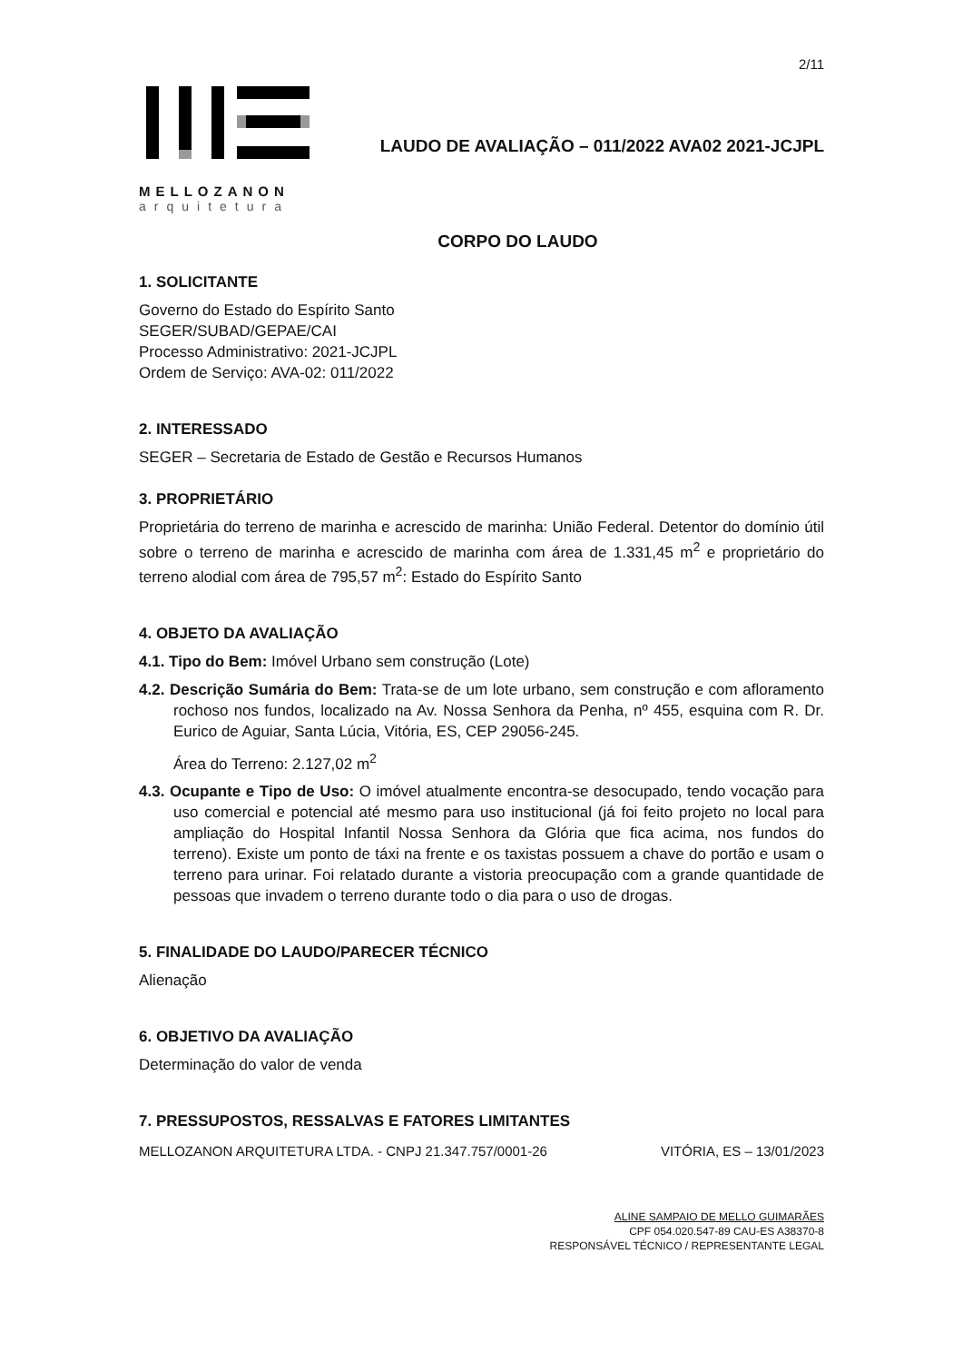2/11
MELLOZANON
arquitetura
LAUDO DE AVALIAÇÃO – 011/2022 AVA02 2021-JCJPL
CORPO DO LAUDO
1. SOLICITANTE
Governo do Estado do Espírito Santo
SEGER/SUBAD/GEPAE/CAI
Processo Administrativo: 2021-JCJPL
Ordem de Serviço: AVA-02: 011/2022
2. INTERESSADO
SEGER – Secretaria de Estado de Gestão e Recursos Humanos
3. PROPRIETÁRIO
Proprietária do terreno de marinha e acrescido de marinha: União Federal. Detentor do domínio útil sobre o terreno de marinha e acrescido de marinha com área de 1.331,45 m<sup>2</sup> e proprietário do terreno alodial com área de 795,57 m<sup>2</sup>: Estado do Espírito Santo
4. OBJETO DA AVALIAÇÃO
4.1. Tipo do Bem: Imóvel Urbano sem construção (Lote)
4.2. Descrição Sumária do Bem: Trata-se de um lote urbano, sem construção e com afloramento rochoso nos fundos, localizado na Av. Nossa Senhora da Penha, nº 455, esquina com R. Dr. Eurico de Aguiar, Santa Lúcia, Vitória, ES, CEP 29056-245.
Área do Terreno: 2.127,02 m<sup>2</sup>
4.3. Ocupante e Tipo de Uso: O imóvel atualmente encontra-se desocupado, tendo vocação para uso comercial e potencial até mesmo para uso institucional (já foi feito projeto no local para ampliação do Hospital Infantil Nossa Senhora da Glória que fica acima, nos fundos do terreno). Existe um ponto de táxi na frente e os taxistas possuem a chave do portão e usam o terreno para urinar. Foi relatado durante a vistoria preocupação com a grande quantidade de pessoas que invadem o terreno durante todo o dia para o uso de drogas.
5. FINALIDADE DO LAUDO/PARECER TÉCNICO
Alienação
6. OBJETIVO DA AVALIAÇÃO
Determinação do valor de venda
7. PRESSUPOSTOS, RESSALVAS E FATORES LIMITANTES
MELLOZANON ARQUITETURA LTDA. - CNPJ 21.347.757/0001-26 VITÓRIA, ES – 13/01/2023
ALINE SAMPAIO DE MELLO GUIMARÃES
CPF 054.020.547-89 CAU-ES A38370-8
RESPONSÁVEL TÉCNICO / REPRESENTANTE LEGAL